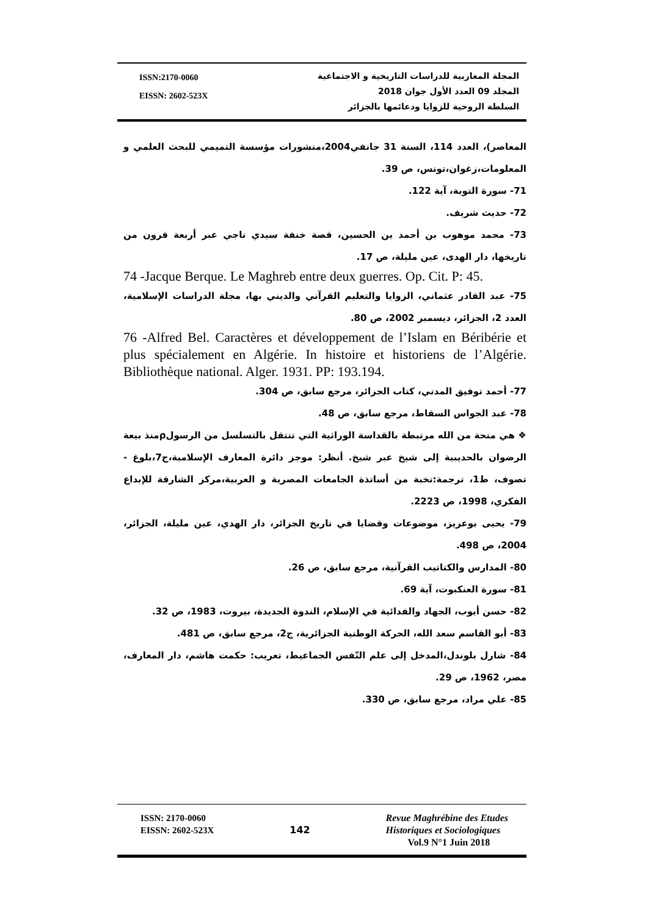ISSN:2170-0060
EISSN: 2602-523X
المجلة المغاربية للدراسات التاريخية و الاجتماعية
المجلد 09 العدد الأول جوان 2018
السلطة الروحية للزوايا ودعائمها بالجزائر
المعاصر)، العدد 114، السنة 31 جانفي2004،منشورات مؤسسة التميمي للبحث العلمي و المعلومات،زغوان،تونس، ص 39.
71- سورة التوبة، آية 122.
72- حديث شريف.
73- محمد موهوب بن أحمد بن الحسين، قصة خنفة سيدي ناجي عبر أربعة قرون من تاريخها، دار الهدى، عين مليلة، ص 17.
74 -Jacque Berque. Le Maghreb entre deux guerres. Op. Cit. P: 45.
75- عبد القادر عثماني، الزوايا والتعليم القرآني والديني بها، مجلة الدراسات الإسلامية، العدد 2، الجزائر، ديسمبر 2002، ص 80.
76 -Alfred Bel. Caractères et développement de l’Islam en Béribérie et plus spécialement en Algérie. In histoire et historiens de l’Algérie. Bibliothèque national. Alger. 1931. PP: 193.194.
77- أحمد توفيق المدني، كتاب الجزائر، مرجع سابق، ص 304.
78- عبد الجواس السقاط، مرجع سابق، ص 48.
❖ هي منحة من الله مرتبطة بالقداسة الوراثية التي تنتقل بالتسلسل من الرسولρمنذ بيعة الرضوان بالحديبية إلى شيخ عبر شيخ. أنظر: موجز دائرة المعارف الإسلامية،ج7،بلوغ - تصوف، ط1، ترجمة:نخبة من أساتذة الجامعات المصرية و العربية،مركز الشارقة للإبداع الفكري، 1998، ص 2223.
79- يحيى بوعزيز، موضوعات وقضايا في تاريخ الجزائر، دار الهدي، عين مليلة، الجزائر، 2004، ص 498.
80- المدارس والكتاتيب القرآنية، مرجع سابق، ص 26.
81- سورة العنكبوت، آية 69.
82- حسن أيوب، الجهاد والفدائية في الإسلام، الندوة الجديدة، بيروت، 1983، ص 32.
83- أبو القاسم سعد الله، الحركة الوطنية الجزائرية، ج2، مرجع سابق، ص 481.
84- شارل بلوندل،المدخل إلى علم النّفس الجماعيط، تعريب: حكمت هاشم، دار المعارف، مصر، 1962، ص 29.
85- علي مراد، مرجع سابق، ص 330.
ISSN: 2170-0060
EISSN: 2602-523X
142
Revue Maghrébine des Etudes
Historiques et Sociologiques
Vol.9 N°1 Juin 2018